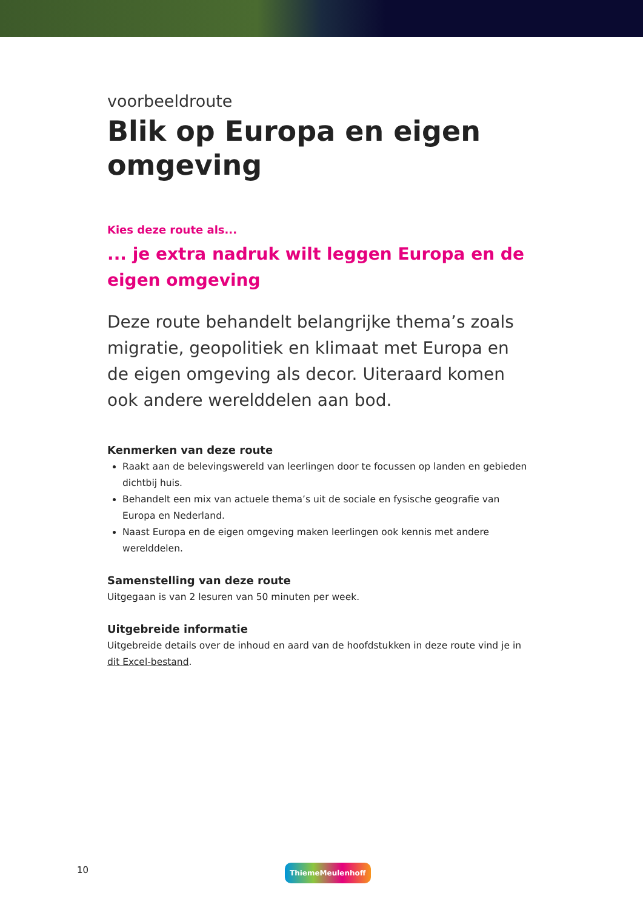voorbeeldroute
Blik op Europa en eigen omgeving
Kies deze route als...
... je extra nadruk wilt leggen Europa en de eigen omgeving
Deze route behandelt belangrijke thema’s zoals migratie, geopolitiek en klimaat met Europa en de eigen omgeving als decor. Uiteraard komen ook andere werelddelen aan bod.
Kenmerken van deze route
Raakt aan de belevingswereld van leerlingen door te focussen op landen en gebieden dichtbij huis.
Behandelt een mix van actuele thema’s uit de sociale en fysische geografie van Europa en Nederland.
Naast Europa en de eigen omgeving maken leerlingen ook kennis met andere werelddelen.
Samenstelling van deze route
Uitgegaan is van 2 lesuren van 50 minuten per week.
Uitgebreide informatie
Uitgebreide details over de inhoud en aard van de hoofdstukken in deze route vind je in dit Excel-bestand.
10 ThiemeMeulenhoff